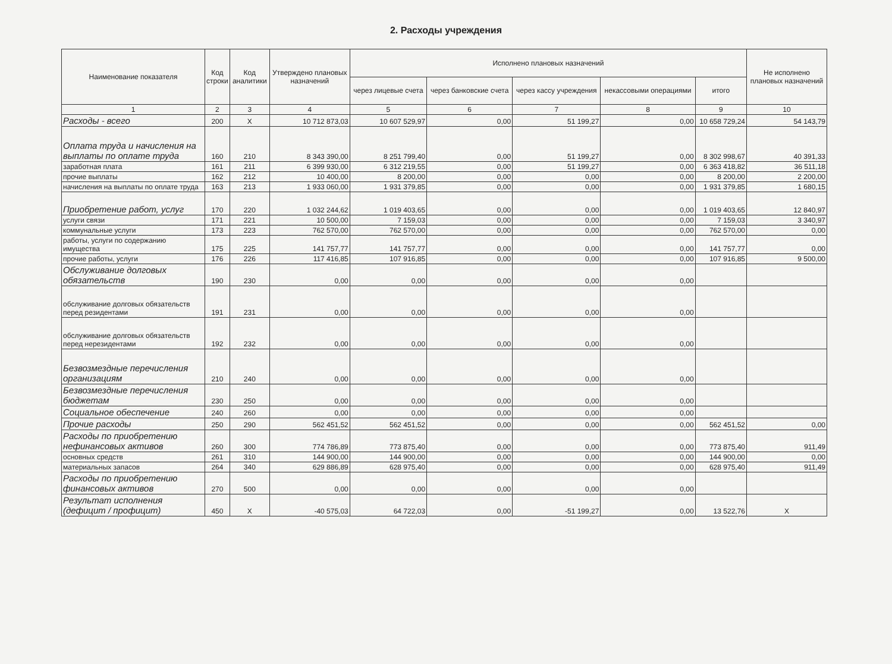2. Расходы учреждения
| Наименование показателя | Код строки | Код аналитики | Утверждено плановых назначений | Исполнено плановых назначений | | | | | Не исполнено плановых назначений |
| --- | --- | --- | --- | --- | --- | --- | --- | --- | --- |
| | | | | через лицевые счета | через банковские счета | через кассу учреждения | некассовыми операциями | итого | |
| 1 | 2 | 3 | 4 | 5 | 6 | 7 | 8 | 9 | 10 |
| Расходы - всего | 200 | X | 10 712 873,03 | 10 607 529,97 | 0,00 | 51 199,27 | 0,00 | 10 658 729,24 | 54 143,79 |
| Оплата труда и начисления на выплаты по оплате труда | 160 | 210 | 8 343 390,00 | 8 251 799,40 | 0,00 | 51 199,27 | 0,00 | 8 302 998,67 | 40 391,33 |
| заработная плата | 161 | 211 | 6 399 930,00 | 6 312 219,55 | 0,00 | 51 199,27 | 0,00 | 6 363 418,82 | 36 511,18 |
| прочие выплаты | 162 | 212 | 10 400,00 | 8 200,00 | 0,00 | 0,00 | 0,00 | 8 200,00 | 2 200,00 |
| начисления на выплаты по оплате труда | 163 | 213 | 1 933 060,00 | 1 931 379,85 | 0,00 | 0,00 | 0,00 | 1 931 379,85 | 1 680,15 |
| Приобретение работ, услуг | 170 | 220 | 1 032 244,62 | 1 019 403,65 | 0,00 | 0,00 | 0,00 | 1 019 403,65 | 12 840,97 |
| услуги связи | 171 | 221 | 10 500,00 | 7 159,03 | 0,00 | 0,00 | 0,00 | 7 159,03 | 3 340,97 |
| коммунальные услуги | 173 | 223 | 762 570,00 | 762 570,00 | 0,00 | 0,00 | 0,00 | 762 570,00 | 0,00 |
| работы, услуги по содержанию имущества | 175 | 225 | 141 757,77 | 141 757,77 | 0,00 | 0,00 | 0,00 | 141 757,77 | 0,00 |
| прочие работы, услуги | 176 | 226 | 117 416,85 | 107 916,85 | 0,00 | 0,00 | 0,00 | 107 916,85 | 9 500,00 |
| Обслуживание долговых обязательств | 190 | 230 | 0,00 | 0,00 | 0,00 | 0,00 | 0,00 | | |
| обслуживание долговых обязательств перед резидентами | 191 | 231 | 0,00 | 0,00 | 0,00 | 0,00 | 0,00 | | |
| обслуживание долговых обязательств перед нерезидентами | 192 | 232 | 0,00 | 0,00 | 0,00 | 0,00 | 0,00 | | |
| Безвозмездные перечисления организациям | 210 | 240 | 0,00 | 0,00 | 0,00 | 0,00 | 0,00 | | |
| Безвозмездные перечисления бюджетам | 230 | 250 | 0,00 | 0,00 | 0,00 | 0,00 | 0,00 | | |
| Социальное обеспечение | 240 | 260 | 0,00 | 0,00 | 0,00 | 0,00 | 0,00 | | |
| Прочие расходы | 250 | 290 | 562 451,52 | 562 451,52 | 0,00 | 0,00 | 0,00 | 562 451,52 | 0,00 |
| Расходы по приобретению нефинансовых активов | 260 | 300 | 774 786,89 | 773 875,40 | 0,00 | 0,00 | 0,00 | 773 875,40 | 911,49 |
| основных средств | 261 | 310 | 144 900,00 | 144 900,00 | 0,00 | 0,00 | 0,00 | 144 900,00 | 0,00 |
| материальных запасов | 264 | 340 | 629 886,89 | 628 975,40 | 0,00 | 0,00 | 0,00 | 628 975,40 | 911,49 |
| Расходы по приобретению финансовых активов | 270 | 500 | 0,00 | 0,00 | 0,00 | 0,00 | 0,00 | | |
| Результат исполнения (дефицит / профицит) | 450 | X | -40 575,03 | 64 722,03 | 0,00 | -51 199,27 | 0,00 | 13 522,76 | X |